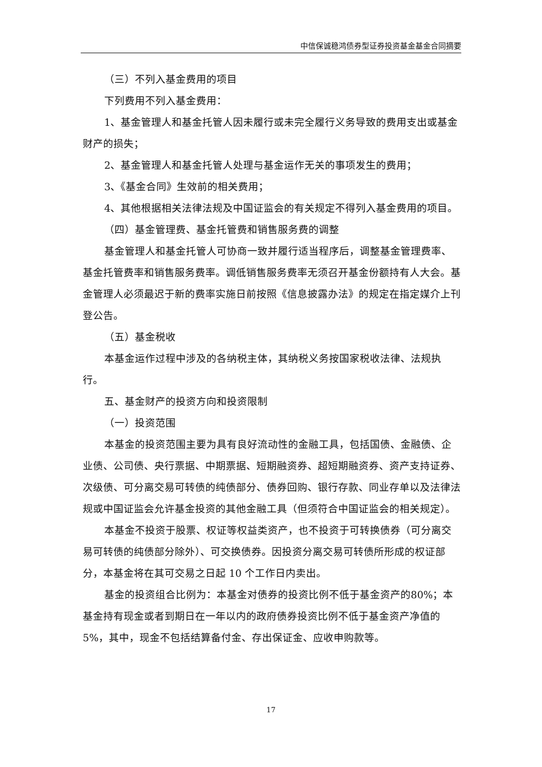中信保诚稳鸿债券型证券投资基金基金合同摘要
（三）不列入基金费用的项目
下列费用不列入基金费用：
1、基金管理人和基金托管人因未履行或未完全履行义务导致的费用支出或基金财产的损失；
2、基金管理人和基金托管人处理与基金运作无关的事项发生的费用；
3、《基金合同》生效前的相关费用；
4、其他根据相关法律法规及中国证监会的有关规定不得列入基金费用的项目。
（四）基金管理费、基金托管费和销售服务费的调整
基金管理人和基金托管人可协商一致并履行适当程序后，调整基金管理费率、基金托管费率和销售服务费率。调低销售服务费率无须召开基金份额持有人大会。基金管理人必须最迟于新的费率实施日前按照《信息披露办法》的规定在指定媒介上刊登公告。
（五）基金税收
本基金运作过程中涉及的各纳税主体，其纳税义务按国家税收法律、法规执行。
五、基金财产的投资方向和投资限制
（一）投资范围
本基金的投资范围主要为具有良好流动性的金融工具，包括国债、金融债、企业债、公司债、央行票据、中期票据、短期融资券、超短期融资券、资产支持证券、次级债、可分离交易可转债的纯债部分、债券回购、银行存款、同业存单以及法律法规或中国证监会允许基金投资的其他金融工具（但须符合中国证监会的相关规定）。
本基金不投资于股票、权证等权益类资产，也不投资于可转换债券（可分离交易可转债的纯债部分除外）、可交换债券。因投资分离交易可转债所形成的权证部分，本基金将在其可交易之日起 10 个工作日内卖出。
基金的投资组合比例为：本基金对债券的投资比例不低于基金资产的80%；本基金持有现金或者到期日在一年以内的政府债券投资比例不低于基金资产净值的5%，其中，现金不包括结算备付金、存出保证金、应收申购款等。
17